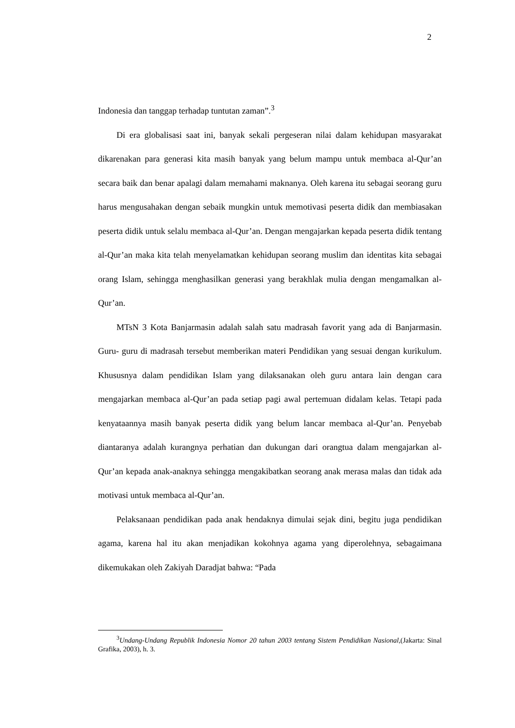2
Indonesia dan tanggap terhadap tuntutan zaman”.<sup>3</sup>
Di era globalisasi saat ini, banyak sekali pergeseran nilai dalam kehidupan masyarakat dikarenakan para generasi kita masih banyak yang belum mampu untuk membaca al-Qur’an secara baik dan benar apalagi dalam memahami maknanya. Oleh karena itu sebagai seorang guru harus mengusahakan dengan sebaik mungkin untuk memotivasi peserta didik dan membiasakan peserta didik untuk selalu membaca al-Qur’an. Dengan mengajarkan kepada peserta didik tentang al-Qur’an maka kita telah menyelamatkan kehidupan seorang muslim dan identitas kita sebagai orang Islam, sehingga menghasilkan generasi yang berakhlak mulia dengan mengamalkan al-Qur’an.
MTsN 3 Kota Banjarmasin adalah salah satu madrasah favorit yang ada di Banjarmasin. Guru- guru di madrasah tersebut memberikan materi Pendidikan yang sesuai dengan kurikulum. Khususnya dalam pendidikan Islam yang dilaksanakan oleh guru antara lain dengan cara mengajarkan membaca al-Qur’an pada setiap pagi awal pertemuan didalam kelas. Tetapi pada kenyataannya masih banyak peserta didik yang belum lancar membaca al-Qur’an. Penyebab diantaranya adalah kurangnya perhatian dan dukungan dari orangtua dalam mengajarkan al-Qur’an kepada anak-anaknya sehingga mengakibatkan seorang anak merasa malas dan tidak ada motivasi untuk membaca al-Qur’an.
Pelaksanaan pendidikan pada anak hendaknya dimulai sejak dini, begitu juga pendidikan agama, karena hal itu akan menjadikan kokohnya agama yang diperolehnya, sebagaimana dikemukakan oleh Zakiyah Daradjat bahwa: “Pada
<sup>3</sup> Undang-Undang Republik Indonesia Nomor 20 tahun 2003 tentang Sistem Pendidikan Nasional,(Jakarta: Sinal Grafika, 2003), h. 3.